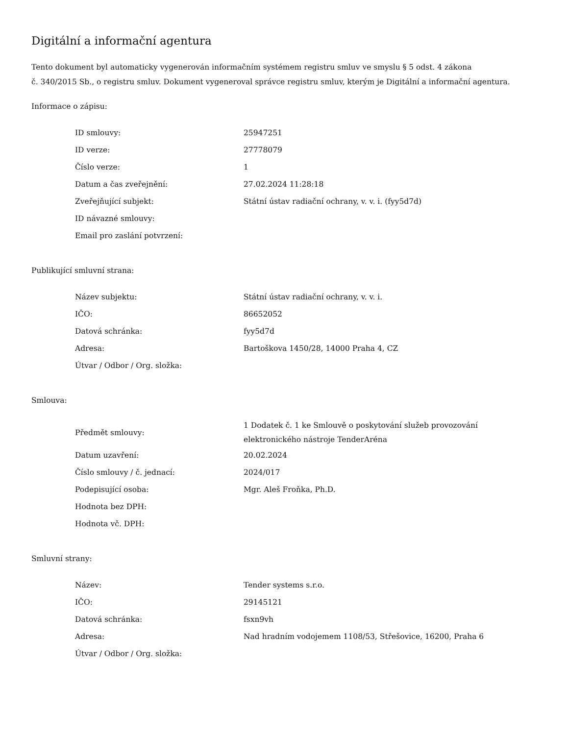Digitální a informační agentura
Tento dokument byl automaticky vygenerován informačním systémem registru smluv ve smyslu § 5 odst. 4 zákona
č. 340/2015 Sb., o registru smluv. Dokument vygeneroval správce registru smluv, kterým je Digitální a informační agentura.
Informace o zápisu:
| ID smlouvy: | 25947251 |
| ID verze: | 27778079 |
| Číslo verze: | 1 |
| Datum a čas zveřejnění: | 27.02.2024 11:28:18 |
| Zveřejňující subjekt: | Státní ústav radiační ochrany, v. v. i. (fyy5d7d) |
| ID návazné smlouvy: | |
| Email pro zaslání potvrzení: | |
Publikující smluvní strana:
| Název subjektu: | Státní ústav radiační ochrany, v. v. i. |
| IČO: | 86652052 |
| Datová schránka: | fyy5d7d |
| Adresa: | Bartoškova 1450/28, 14000 Praha 4, CZ |
| Útvar / Odbor / Org. složka: | |
Smlouva:
| Předmět smlouvy: | 1 Dodatek č. 1 ke Smlouvě o poskytování služeb provozování elektronického nástroje TenderAréna |
| Datum uzavření: | 20.02.2024 |
| Číslo smlouvy / č. jednací: | 2024/017 |
| Podepisující osoba: | Mgr. Aleš Froňka, Ph.D. |
| Hodnota bez DPH: | |
| Hodnota vč. DPH: | |
Smluvní strany:
| Název: | Tender systems s.r.o. |
| IČO: | 29145121 |
| Datová schránka: | fsxn9vh |
| Adresa: | Nad hradním vodojemem 1108/53, Střešovice, 16200, Praha 6 |
| Útvar / Odbor / Org. složka: | |